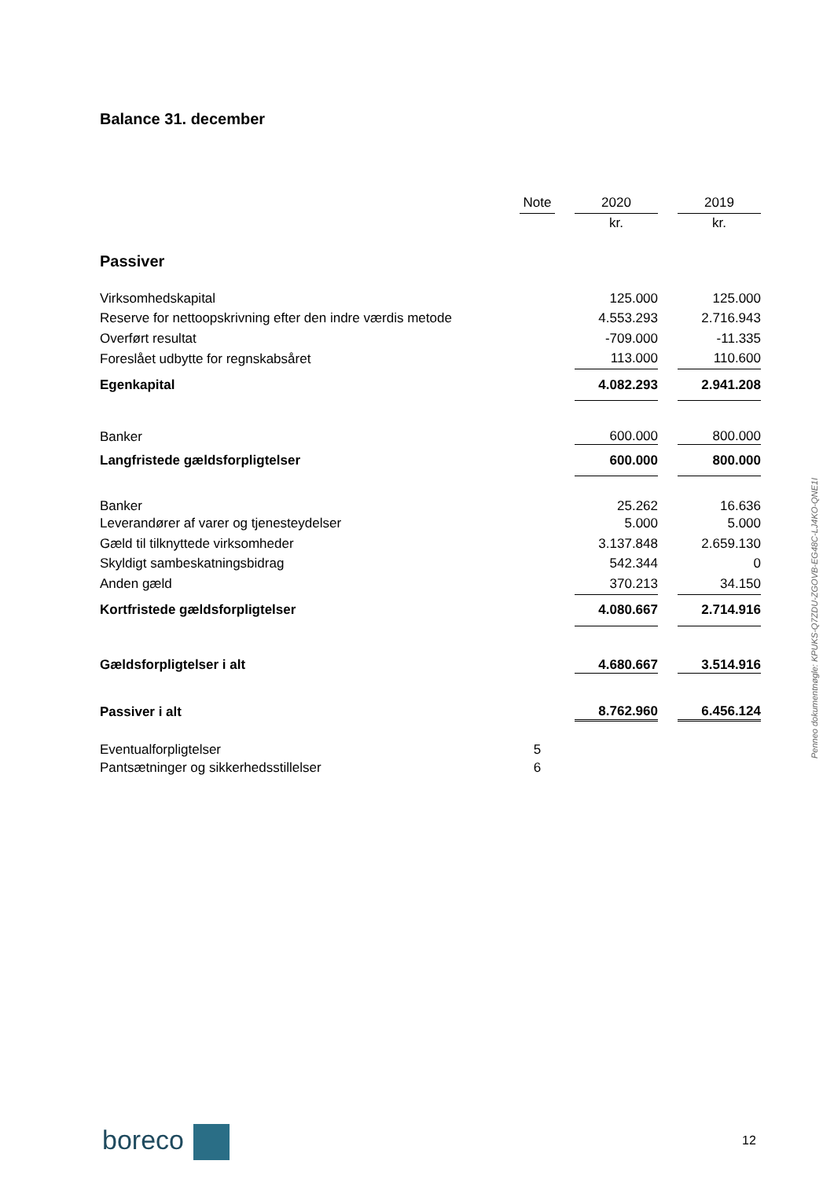Balance 31. december
| | Note | | 2020 | | 2019 |
| | | | kr. | | kr. |
| Passiver | | | | | |
| Virksomhedskapital | | | 125.000 | | 125.000 |
| Reserve for nettoopskrivning efter den indre værdis metode | | | 4.553.293 | | 2.716.943 |
| Overført resultat | | | -709.000 | | -11.335 |
| Foreslået udbytte for regnskabsåret | | | 113.000 | | 110.600 |
| Egenkapital | | | 4.082.293 | | 2.941.208 |
| Banker | | | 600.000 | | 800.000 |
| Langfristede gældsforpligtelser | | | 600.000 | | 800.000 |
| Banker | | | 25.262 | | 16.636 |
| Leverandører af varer og tjenesteydelser | | | 5.000 | | 5.000 |
| Gæld til tilknyttede virksomheder | | | 3.137.848 | | 2.659.130 |
| Skyldigt sambeskatningsbidrag | | | 542.344 | | 0 |
| Anden gæld | | | 370.213 | | 34.150 |
| Kortfristede gældsforpligtelser | | | 4.080.667 | | 2.714.916 |
| Gældsforpligtelser i alt | | | 4.680.667 | | 3.514.916 |
| Passiver i alt | | | 8.762.960 | | 6.456.124 |
| Eventualforpligtelser | 5 | | | | |
| Pantsætninger og sikkerhedsstillelser | 6 | | | | |
Penneo dokumentnøgle: KPUKS-Q7ZDU-ZGOVB-EG48C-LJ4KO-QNE1I
boreco 12